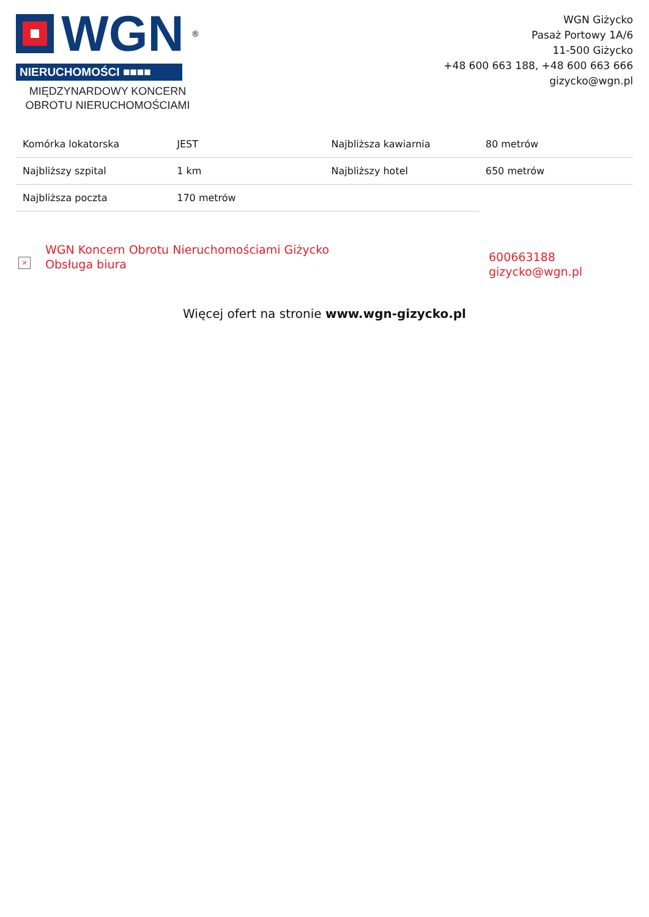WGN<sup>®</sup>
NIERUCHOMOŚCI ■■■■
MIĘDZYNARDOWY KONCERN
OBROTU NIERUCHOMOŚCIAMI
WGN Giżycko
Pasaż Portowy 1A/6
11-500 Giżycko
+48 600 663 188, +48 600 663 666
gizycko@wgn.pl
| Komórka lokatorska | JEST | Najbliższa kawiarnia | 80 metrów |
| Najbliższy szpital | 1 km | Najbliższy hotel | 650 metrów |
| Najbliższa poczta | 170 metrów | | |
×
WGN Koncern Obrotu Nieruchomościami Giżycko
Obsługa biura
600663188
gizycko@wgn.pl
Więcej ofert na stronie www.wgn-gizycko.pl